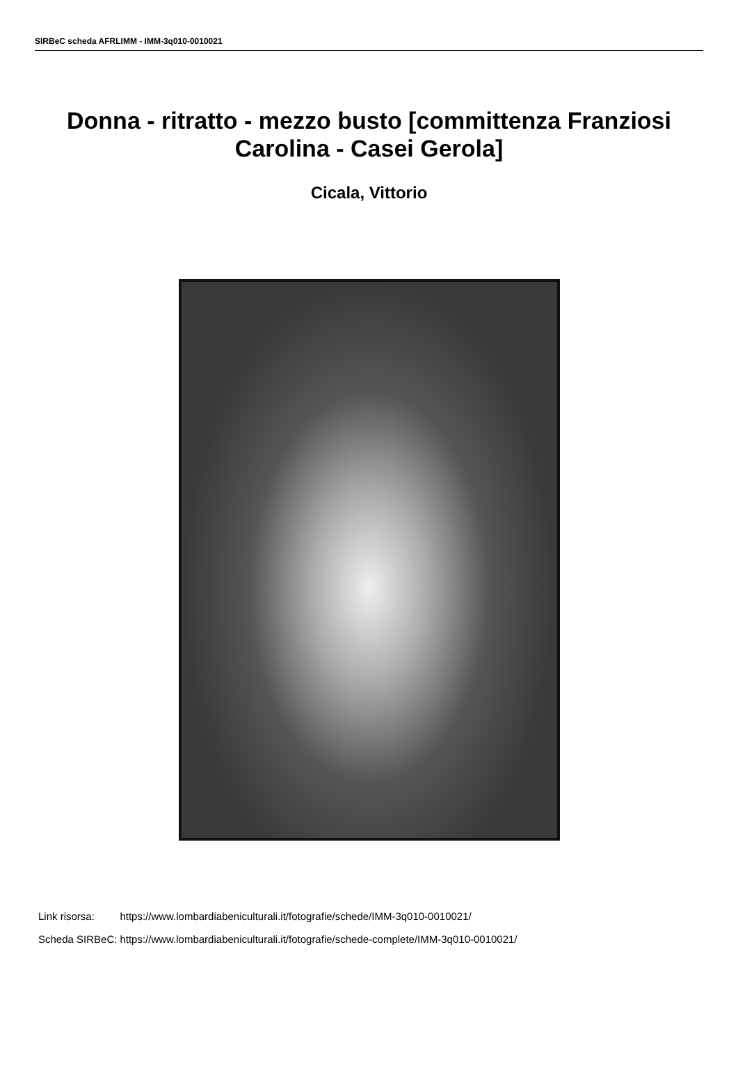SIRBeC scheda AFRLIMM - IMM-3q010-0010021
Donna - ritratto - mezzo busto [committenza Franziosi Carolina - Casei Gerola]
Cicala, Vittorio
| Link risorsa: | https://www.lombardiabeniculturali.it/fotografie/schede/IMM-3q010-0010021/ |
| Scheda SIRBeC: | https://www.lombardiabeniculturali.it/fotografie/schede-complete/IMM-3q010-0010021/ |